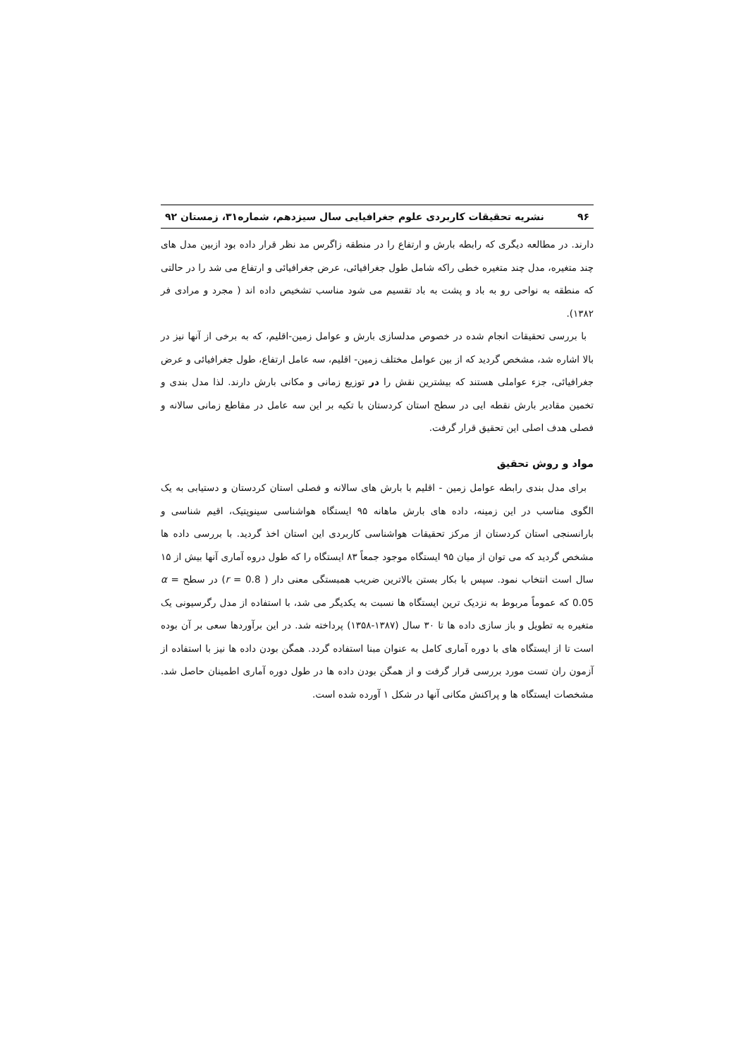۹۶ نشریه تحقیقات کاربردی علوم جغرافیایی سال سیزدهم، شماره۳۱، زمستان ۹۲
دارند. در مطالعه دیگری که رابطه بارش و ارتفاع را در منطقه زاگرس مد نظر قرار داده بود ازبین مدل های چند متغیره، مدل چند متغیره خطی راکه شامل طول جغرافیائی، عرض جغرافیائی و ارتفاع می شد را در حالتی که منطقه به نواحی رو به باد و پشت به باد تقسیم می شود مناسب تشخیص داده اند ( مجرد و مرادی فر ۱۳۸۲).
با بررسی تحقیقات انجام شده در خصوص مدلسازی بارش و عوامل زمین-اقلیم، که به برخی از آنها نیز در بالا اشاره شد، مشخص گردید که از بین عوامل مختلف زمین- اقلیم، سه عامل ارتفاع، طول جغرافیائی و عرض جغرافیائی، جزء عواملی هستند که بیشترین نقش را در توزیع زمانی و مکانی بارش دارند. لذا مدل بندی و تخمین مقادیر بارش نقطه ایی در سطح استان کردستان با تکیه بر این سه عامل در مقاطع زمانی سالانه و فصلی هدف اصلی این تحقیق قرار گرفت.
مواد و روش تحقیق
برای مدل بندی رابطه عوامل زمین - اقلیم با بارش های سالانه و فصلی استان کردستان و دستیابی به یک الگوی مناسب در این زمینه، داده های بارش ماهانه ۹۵ ایستگاه هواشناسی سینوپتیک، اقیم شناسی و بارانسنجی استان کردستان از مرکز تحقیقات هواشناسی کاربردی این استان اخذ گردید. با بررسی داده ها مشخص گردید که می توان از میان ۹۵ ایستگاه موجود جمعاً ۸۳ ایستگاه را که طول دروه آماری آنها بیش از ۱۵ سال است انتخاب نمود. سپس با بکار بستن بالاترین ضریب همبستگی معنی دار ( r = 0.8) در سطح α = 0.05 که عموماً مربوط به نزدیک ترین ایستگاه ها نسبت به یکدیگر می شد، با استفاده از مدل رگرسیونی یک متغیره به تطویل و باز سازی داده ها تا ۳۰ سال (۱۳۸۷-۱۳۵۸) پرداخته شد. در این برآوردها سعی بر آن بوده است تا از ایستگاه های با دوره آماری کامل به عنوان مبنا استفاده گردد. همگن بودن داده ها نیز با استفاده از آزمون ران تست مورد بررسی قرار گرفت و از همگن بودن داده ها در طول دوره آماری اطمینان حاصل شد. مشخصات ایستگاه ها و پراکنش مکانی آنها در شکل ۱ آورده شده است.